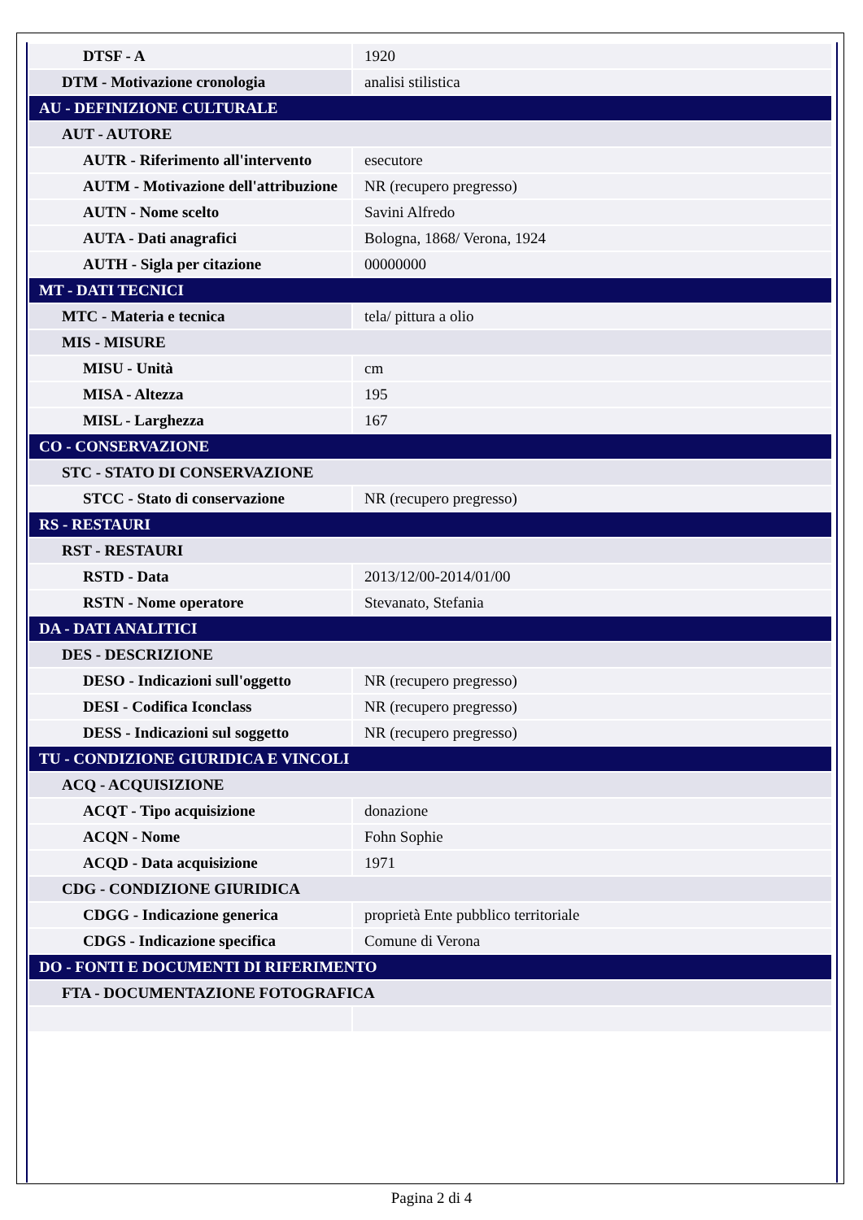| DTSF - A | 1920 |
| DTM - Motivazione cronologia | analisi stilistica |
| AU - DEFINIZIONE CULTURALE | |
| AUT - AUTORE | |
| AUTR - Riferimento all'intervento | esecutore |
| AUTM - Motivazione dell'attribuzione | NR (recupero pregresso) |
| AUTN - Nome scelto | Savini Alfredo |
| AUTA - Dati anagrafici | Bologna, 1868/ Verona, 1924 |
| AUTH - Sigla per citazione | 00000000 |
| MT - DATI TECNICI | |
| MTC - Materia e tecnica | tela/ pittura a olio |
| MIS - MISURE | |
| MISU - Unità | cm |
| MISA - Altezza | 195 |
| MISL - Larghezza | 167 |
| CO - CONSERVAZIONE | |
| STC - STATO DI CONSERVAZIONE | |
| STCC - Stato di conservazione | NR (recupero pregresso) |
| RS - RESTAURI | |
| RST - RESTAURI | |
| RSTD - Data | 2013/12/00-2014/01/00 |
| RSTN - Nome operatore | Stevanato, Stefania |
| DA - DATI ANALITICI | |
| DES - DESCRIZIONE | |
| DESO - Indicazioni sull'oggetto | NR (recupero pregresso) |
| DESI - Codifica Iconclass | NR (recupero pregresso) |
| DESS - Indicazioni sul soggetto | NR (recupero pregresso) |
| TU - CONDIZIONE GIURIDICA E VINCOLI | |
| ACQ - ACQUISIZIONE | |
| ACQT - Tipo acquisizione | donazione |
| ACQN - Nome | Fohn Sophie |
| ACQD - Data acquisizione | 1971 |
| CDG - CONDIZIONE GIURIDICA | |
| CDGG - Indicazione generica | proprietà Ente pubblico territoriale |
| CDGS - Indicazione specifica | Comune di Verona |
| DO - FONTI E DOCUMENTI DI RIFERIMENTO | |
| FTA - DOCUMENTAZIONE FOTOGRAFICA | |
Pagina 2 di 4